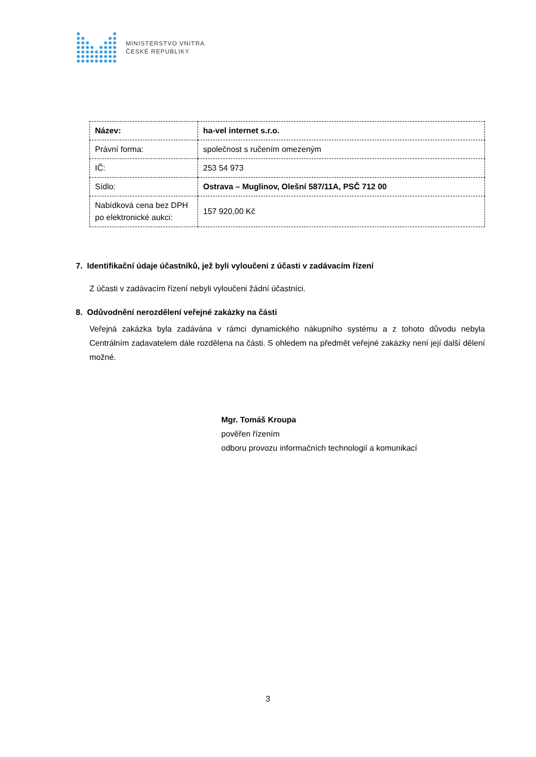MINISTERSTVO VNITRA
ČESKÉ REPUBLIKY
| Název: | ha-vel internet s.r.o. |
| Právní forma: | společnost s ručením omezeným |
| IČ: | 253 54 973 |
| Sídlo: | Ostrava – Muglinov, Olešní 587/11A, PSČ 712 00 |
| Nabídková cena bez DPH po elektronické aukci: | 157 920,00 Kč |
7. Identifikační údaje účastníků, jež byli vyloučeni z účasti v zadávacím řízení
Z účasti v zadávacím řízení nebyli vyloučeni žádní účastníci.
8. Odůvodnění nerozdělení veřejné zakázky na části
Veřejná zakázka byla zadávána v rámci dynamického nákupního systému a z tohoto důvodu nebyla Centrálním zadavatelem dále rozdělena na části. S ohledem na předmět veřejné zakázky není její další dělení možné.
Mgr. Tomáš Kroupa
pověřen řízením
odboru provozu informačních technologií a komunikací
3